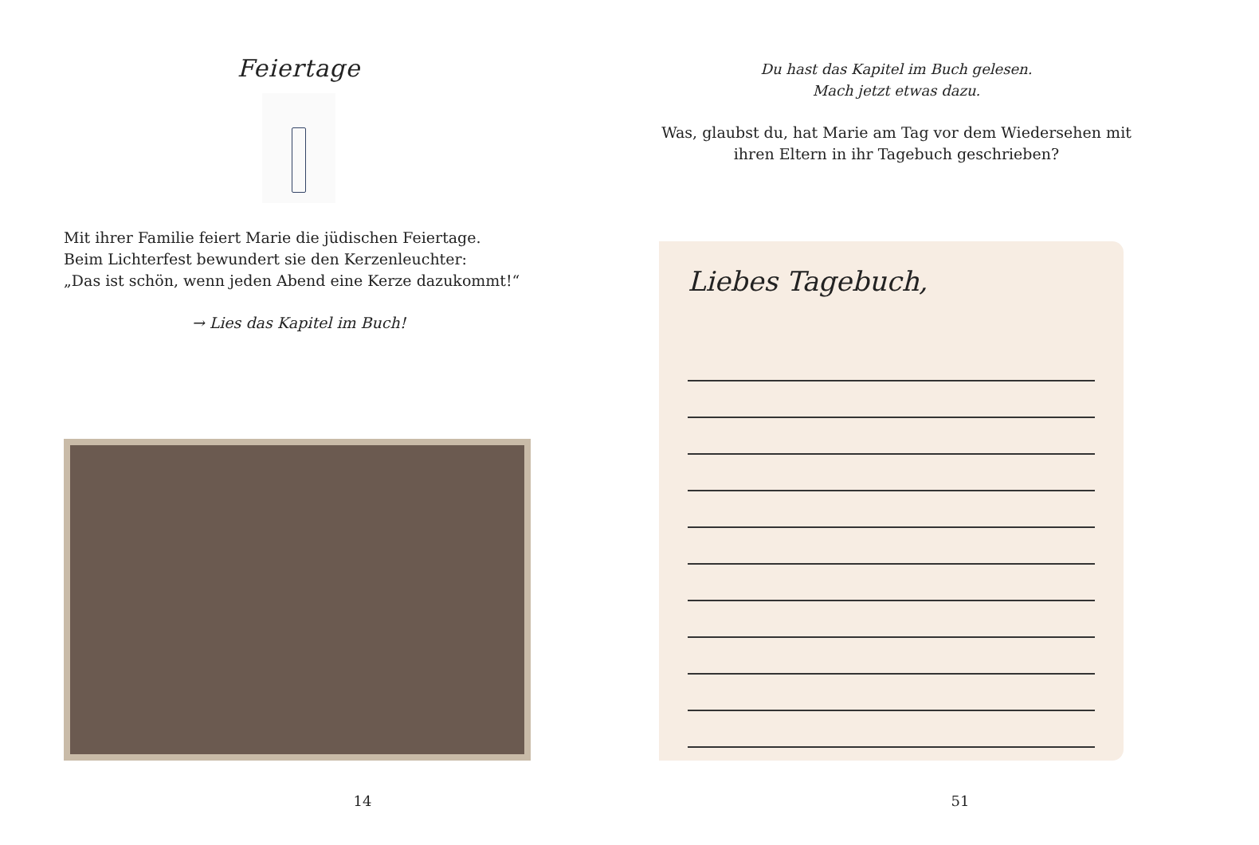Feiertage
Mit ihrer Familie feiert Marie die jüdischen Feiertage.
Beim Lichterfest bewundert sie den Kerzenleuchter:
„Das ist schön, wenn jeden Abend eine Kerze dazukommt!“
→ Lies das Kapitel im Buch!
14
Du hast das Kapitel im Buch gelesen.
Mach jetzt etwas dazu.
Was, glaubst du, hat Marie am Tag vor dem Wiedersehen mit ihren Eltern in ihr Tagebuch geschrieben?
Liebes Tagebuch,
51